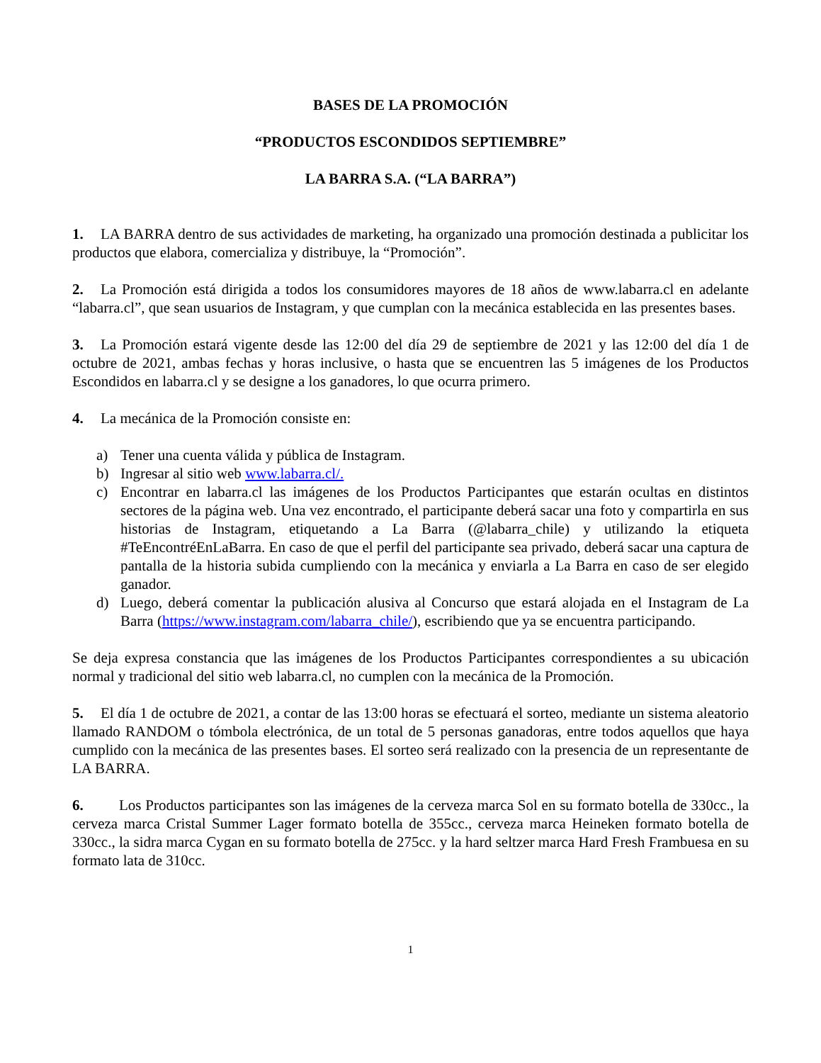BASES DE LA PROMOCIÓN
“PRODUCTOS ESCONDIDOS SEPTIEMBRE”
LA BARRA S.A. (“LA BARRA”)
1. LA BARRA dentro de sus actividades de marketing, ha organizado una promoción destinada a publicitar los productos que elabora, comercializa y distribuye, la “Promoción”.
2. La Promoción está dirigida a todos los consumidores mayores de 18 años de www.labarra.cl en adelante “labarra.cl”, que sean usuarios de Instagram, y que cumplan con la mecánica establecida en las presentes bases.
3. La Promoción estará vigente desde las 12:00 del día 29 de septiembre de 2021 y las 12:00 del día 1 de octubre de 2021, ambas fechas y horas inclusive, o hasta que se encuentren las 5 imágenes de los Productos Escondidos en labarra.cl y se designe a los ganadores, lo que ocurra primero.
4. La mecánica de la Promoción consiste en:
a) Tener una cuenta válida y pública de Instagram.
b) Ingresar al sitio web www.labarra.cl/.
c) Encontrar en labarra.cl las imágenes de los Productos Participantes que estarán ocultas en distintos sectores de la página web. Una vez encontrado, el participante deberá sacar una foto y compartirla en sus historias de Instagram, etiquetando a La Barra (@labarra_chile) y utilizando la etiqueta #TeEncontréEnLaBarra. En caso de que el perfil del participante sea privado, deberá sacar una captura de pantalla de la historia subida cumpliendo con la mecánica y enviarla a La Barra en caso de ser elegido ganador.
d) Luego, deberá comentar la publicación alusiva al Concurso que estará alojada en el Instagram de La Barra (https://www.instagram.com/labarra_chile/), escribiendo que ya se encuentra participando.
Se deja expresa constancia que las imágenes de los Productos Participantes correspondientes a su ubicación normal y tradicional del sitio web labarra.cl, no cumplen con la mecánica de la Promoción.
5. El día 1 de octubre de 2021, a contar de las 13:00 horas se efectuará el sorteo, mediante un sistema aleatorio llamado RANDOM o tómbola electrónica, de un total de 5 personas ganadoras, entre todos aquellos que haya cumplido con la mecánica de las presentes bases. El sorteo será realizado con la presencia de un representante de LA BARRA.
6. Los Productos participantes son las imágenes de la cerveza marca Sol en su formato botella de 330cc., la cerveza marca Cristal Summer Lager formato botella de 355cc., cerveza marca Heineken formato botella de 330cc., la sidra marca Cygan en su formato botella de 275cc. y la hard seltzer marca Hard Fresh Frambuesa en su formato lata de 310cc.
1